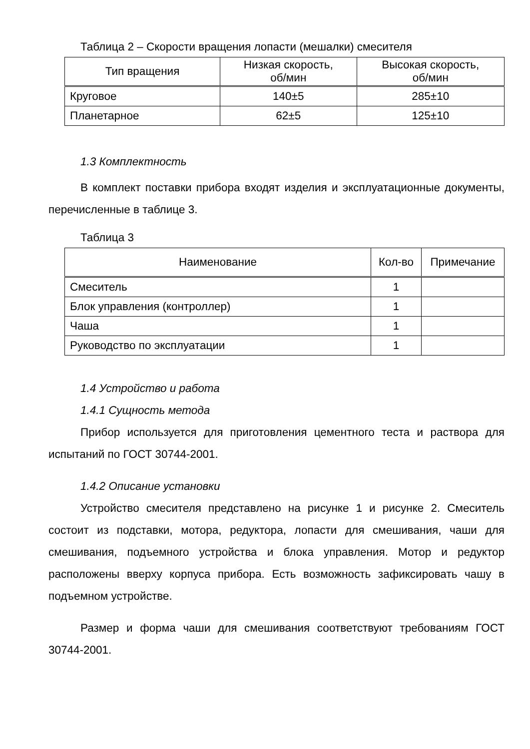Таблица 2 – Скорости вращения лопасти (мешалки) смесителя
| Тип вращения | Низкая скорость, об/мин | Высокая скорость, об/мин |
| --- | --- | --- |
| Круговое | 140±5 | 285±10 |
| Планетарное | 62±5 | 125±10 |
1.3 Комплектность
В комплект поставки прибора входят изделия и эксплуатационные документы, перечисленные в таблице 3.
Таблица 3
| Наименование | Кол-во | Примечание |
| --- | --- | --- |
| Смеситель | 1 | |
| Блок управления (контроллер) | 1 | |
| Чаша | 1 | |
| Руководство по эксплуатации | 1 | |
1.4 Устройство и работа
1.4.1 Сущность метода
Прибор используется для приготовления цементного теста и раствора для испытаний по ГОСТ 30744-2001.
1.4.2 Описание установки
Устройство смесителя представлено на рисунке 1 и рисунке 2. Смеситель состоит из подставки, мотора, редуктора, лопасти для смешивания, чаши для смешивания, подъемного устройства и блока управления. Мотор и редуктор расположены вверху корпуса прибора. Есть возможность зафиксировать чашу в подъемном устройстве.
Размер и форма чаши для смешивания соответствуют требованиям ГОСТ 30744-2001.